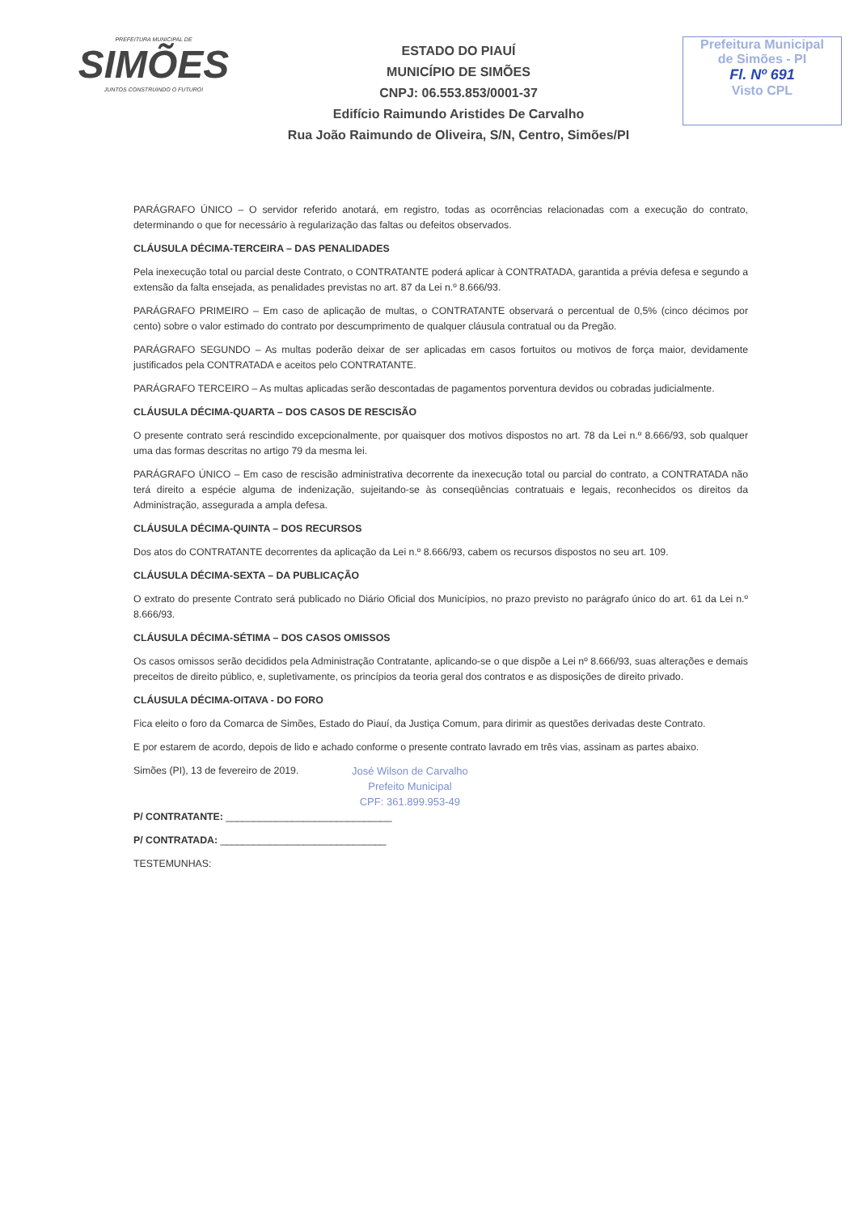PREFEITURA MUNICIPAL DE
SIMÕES
JUNTOS CONSTRUINDO O FUTURO!
ESTADO DO PIAUÍ
MUNICÍPIO DE SIMÕES
CNPJ: 06.553.853/0001-37
Edifício Raimundo Aristides De Carvalho
Rua João Raimundo de Oliveira, S/N, Centro, Simões/PI
Prefeitura Municipal
de Simões - PI
Fl. Nº 691
Visto CPL
PARÁGRAFO ÚNICO – O servidor referido anotará, em registro, todas as ocorrências relacionadas com a execução do contrato, determinando o que for necessário à regularização das faltas ou defeitos observados.
CLÁUSULA DÉCIMA-TERCEIRA – DAS PENALIDADES
Pela inexecução total ou parcial deste Contrato, o CONTRATANTE poderá aplicar à CONTRATADA, garantida a prévia defesa e segundo a extensão da falta ensejada, as penalidades previstas no art. 87 da Lei n.º 8.666/93.
PARÁGRAFO PRIMEIRO – Em caso de aplicação de multas, o CONTRATANTE observará o percentual de 0,5% (cinco décimos por cento) sobre o valor estimado do contrato por descumprimento de qualquer cláusula contratual ou da Pregão.
PARÁGRAFO SEGUNDO – As multas poderão deixar de ser aplicadas em casos fortuitos ou motivos de força maior, devidamente justificados pela CONTRATADA e aceitos pelo CONTRATANTE.
PARÁGRAFO TERCEIRO – As multas aplicadas serão descontadas de pagamentos porventura devidos ou cobradas judicialmente.
CLÁUSULA DÉCIMA-QUARTA – DOS CASOS DE RESCISÃO
O presente contrato será rescindido excepcionalmente, por quaisquer dos motivos dispostos no art. 78 da Lei n.º 8.666/93, sob qualquer uma das formas descritas no artigo 79 da mesma lei.
PARÁGRAFO ÚNICO – Em caso de rescisão administrativa decorrente da inexecução total ou parcial do contrato, a CONTRATADA não terá direito a espécie alguma de indenização, sujeitando-se às conseqüências contratuais e legais, reconhecidos os direitos da Administração, assegurada a ampla defesa.
CLÁUSULA DÉCIMA-QUINTA – DOS RECURSOS
Dos atos do CONTRATANTE decorrentes da aplicação da Lei n.º 8.666/93, cabem os recursos dispostos no seu art. 109.
CLÁUSULA DÉCIMA-SEXTA – DA PUBLICAÇÃO
O extrato do presente Contrato será publicado no Diário Oficial dos Municípios, no prazo previsto no parágrafo único do art. 61 da Lei n.º 8.666/93.
CLÁUSULA DÉCIMA-SÉTIMA – DOS CASOS OMISSOS
Os casos omissos serão decididos pela Administração Contratante, aplicando-se o que dispõe a Lei nº 8.666/93, suas alterações e demais preceitos de direito público, e, supletivamente, os princípios da teoria geral dos contratos e as disposições de direito privado.
CLÁUSULA DÉCIMA-OITAVA - DO FORO
Fica eleito o foro da Comarca de Simões, Estado do Piauí, da Justiça Comum, para dirimir as questões derivadas deste Contrato.
E por estarem de acordo, depois de lido e achado conforme o presente contrato lavrado em três vias, assinam as partes abaixo.
Simões (PI), 13 de fevereiro de 2019.
José Wilson de Carvalho
Prefeito Municipal
CPF: 361.899.953-49
P/ CONTRATANTE: ______________________________
P/ CONTRATADA: ______________________________
TESTEMUNHAS: